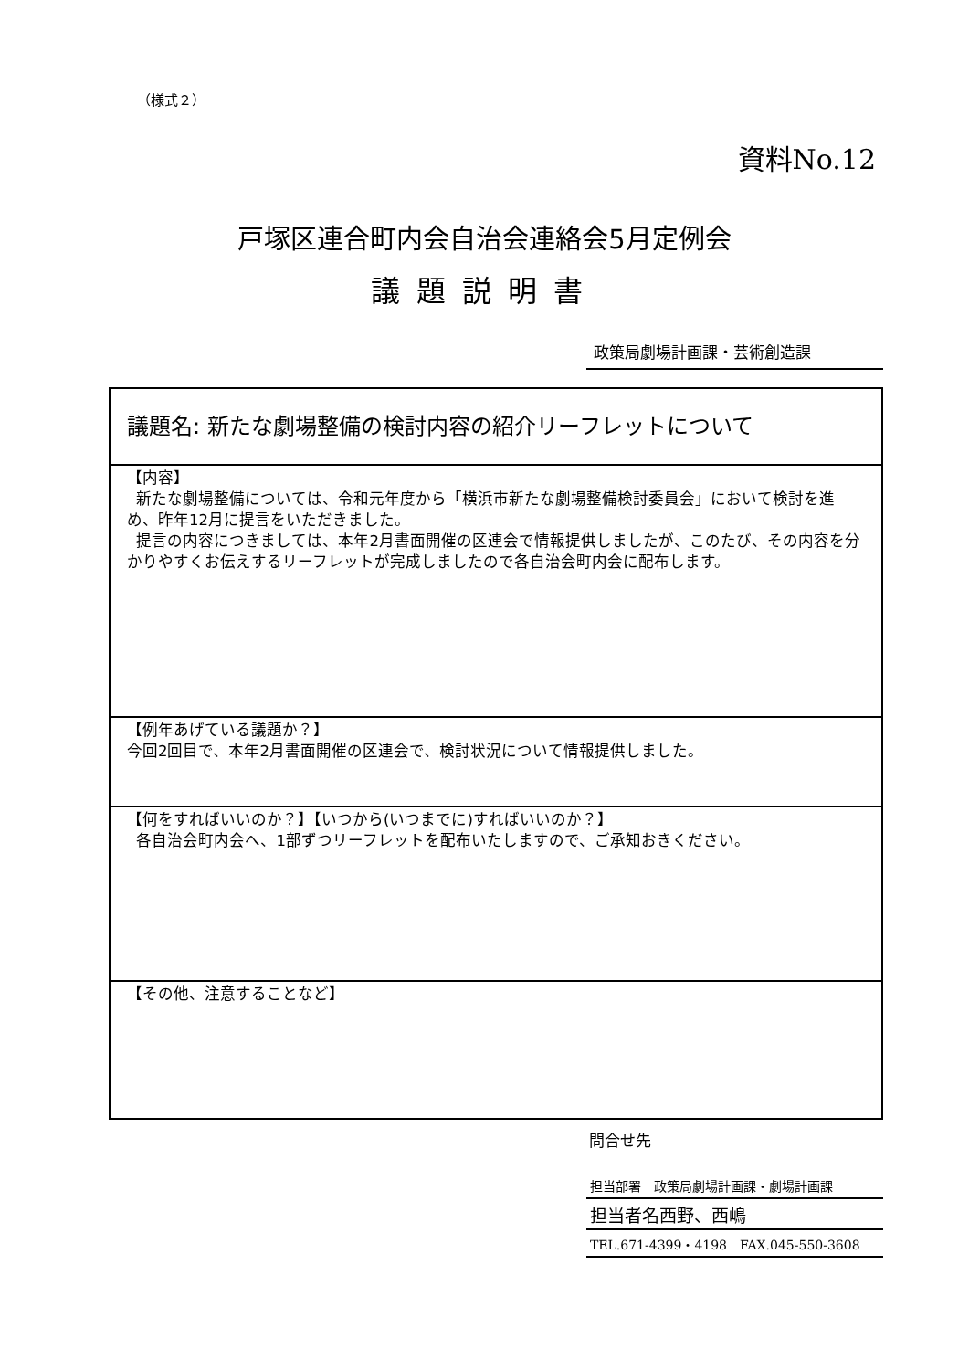（様式２）
資料No.12
戸塚区連合町内会自治会連絡会5月定例会
議題説明書
政策局劇場計画課・芸術創造課
| 議題名: 新たな劇場整備の検討内容の紹介リーフレットについて |
| 【内容】 新たな劇場整備については、令和元年度から「横浜市新たな劇場整備検討委員会」において検討を進め、昨年12月に提言をいただきました。 提言の内容につきましては、本年2月書面開催の区連会で情報提供しましたが、このたび、その内容を分かりやすくお伝えするリーフレットが完成しましたので各自治会町内会に配布します。 |
| 【例年あげている議題か？】 今回2回目で、本年2月書面開催の区連会で、検討状況について情報提供しました。 |
| 【何をすればいいのか？】【いつから(いつまでに)すればいいのか？】 各自治会町内会へ、1部ずつリーフレットを配布いたしますので、ご承知おきください。 |
| 【その他、注意することなど】 |
問合せ先
担当部署　政策局劇場計画課・劇場計画課
担当者名西野、西嶋
TEL.671-4399・4198　FAX.045-550-3608